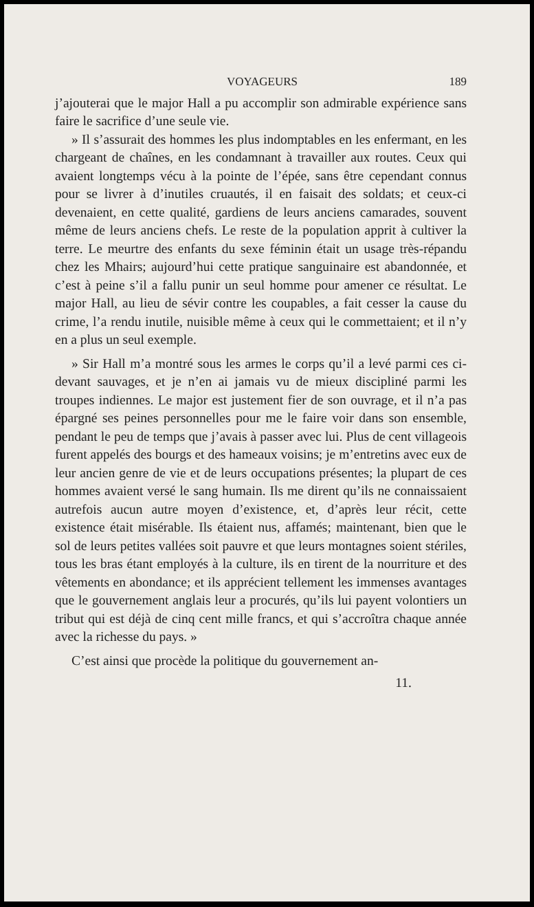VOYAGEURS 189
j’ajouterai que le major Hall a pu accomplir son admirable expérience sans faire le sacrifice d’une seule vie.
» Il s’assurait des hommes les plus indomptables en les enfermant, en les chargeant de chaînes, en les condamnant à travailler aux routes. Ceux qui avaient longtemps vécu à la pointe de l’épée, sans être cependant connus pour se livrer à d’inutiles cruautés, il en faisait des soldats; et ceux-ci devenaient, en cette qualité, gardiens de leurs anciens camarades, souvent même de leurs anciens chefs. Le reste de la population apprit à cultiver la terre. Le meurtre des enfants du sexe féminin était un usage très-répandu chez les Mhairs; aujourd’hui cette pratique sanguinaire est abandonnée, et c’est à peine s’il a fallu punir un seul homme pour amener ce résultat. Le major Hall, au lieu de sévir contre les coupables, a fait cesser la cause du crime, l’a rendu inutile, nuisible même à ceux qui le commettaient; et il n’y en a plus un seul exemple.
» Sir Hall m’a montré sous les armes le corps qu’il a levé parmi ces ci-devant sauvages, et je n’en ai jamais vu de mieux discipliné parmi les troupes indiennes. Le major est justement fier de son ouvrage, et il n’a pas épargné ses peines personnelles pour me le faire voir dans son ensemble, pendant le peu de temps que j’avais à passer avec lui. Plus de cent villageois furent appelés des bourgs et des hameaux voisins; je m’entretins avec eux de leur ancien genre de vie et de leurs occupations présentes; la plupart de ces hommes avaient versé le sang humain. Ils me dirent qu’ils ne connaissaient autrefois aucun autre moyen d’existence, et, d’après leur récit, cette existence était misérable. Ils étaient nus, affamés; maintenant, bien que le sol de leurs petites vallées soit pauvre et que leurs montagnes soient stériles, tous les bras étant employés à la culture, ils en tirent de la nourriture et des vêtements en abondance; et ils apprécient tellement les immenses avantages que le gouvernement anglais leur a procurés, qu’ils lui payent volontiers un tribut qui est déjà de cinq cent mille francs, et qui s’accroîtra chaque année avec la richesse du pays. »
C’est ainsi que procède la politique du gouvernement an-
11.